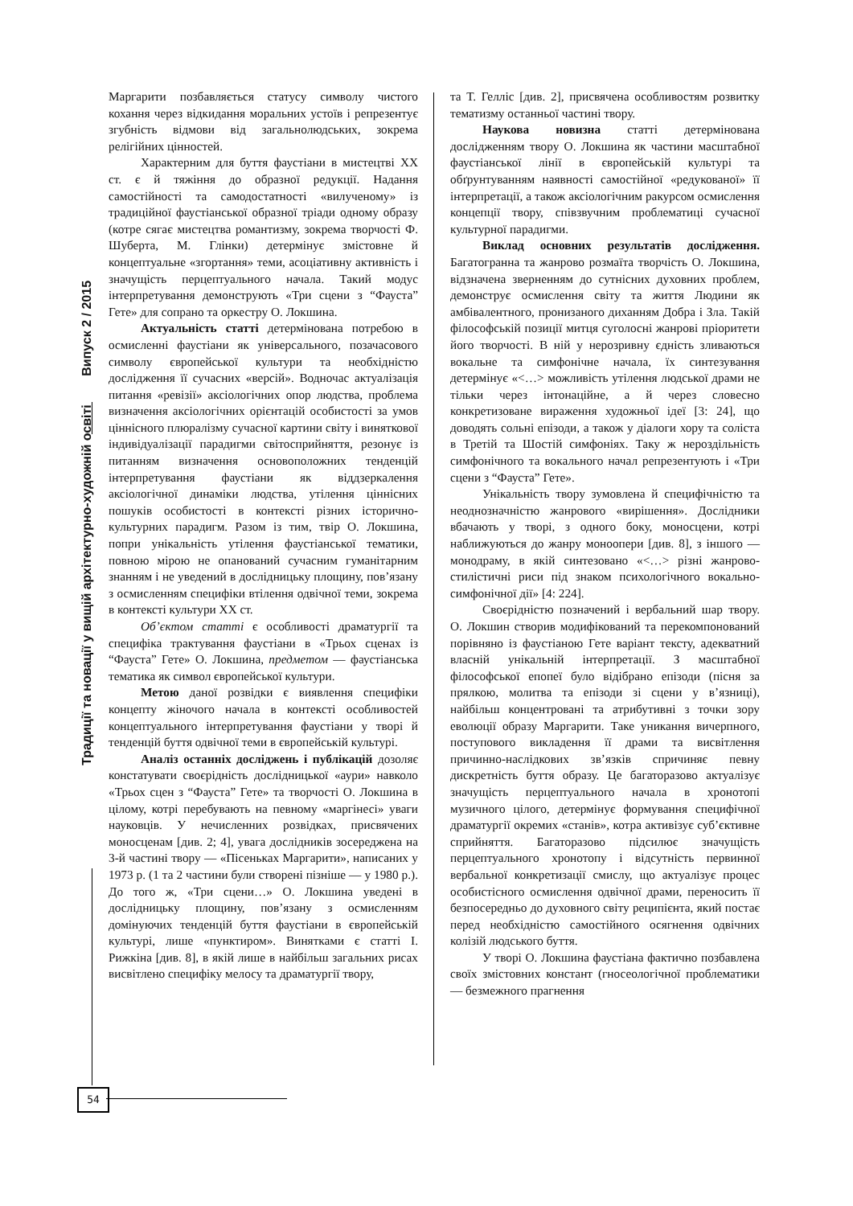Традиції та новації у вищій архітектурно-художній освіті Випуск 2 / 2015
Маргарити позбавляється статусу символу чистого кохання через відкидання моральних устоїв і репрезентує згубність відмови від загальнолюдських, зокрема релігійних цінностей.
Характерним для буття фаустіани в мистецтві ХХ ст. є й тяжіння до образної редукції. Надання самостійності та самодостатності «вилученому» із традиційної фаустіанської образної тріади одному образу (котре сягає мистецтва романтизму, зокрема творчості Ф. Шуберта, М. Глінки) детермінує змістовне й концептуальне «згортання» теми, асоціативну активність і значущість перцептуального начала. Такий модус інтерпретування демонструють «Три сцени з “Фауста” Гете» для сопрано та оркестру О. Локшина.
Актуальність статті детермінована потребою в осмисленні фаустіани як універсального, позачасового символу європейської культури та необхідністю дослідження її сучасних «версій». Водночас актуалізація питання «ревізії» аксіологічних опор людства, проблема визначення аксіологічних орієнтацій особистості за умов ціннісного плюралізму сучасної картини світу і виняткової індивідуалізації парадигми світосприйняття, резонує із питанням визначення основоположних тенденцій інтерпретування фаустіани як віддзеркалення аксіологічної динаміки людства, утілення ціннісних пошуків особистості в контексті різних історично-культурних парадигм. Разом із тим, твір О. Локшина, попри унікальність утілення фаустіанської тематики, повною мірою не опанований сучасним гуманітарним знанням і не уведений в дослідницьку площину, пов’язану з осмисленням специфіки втілення одвічної теми, зокрема в контексті культури ХХ ст.
Об’єктом статті є особливості драматургії та специфіка трактування фаустіани в «Трьох сценах із “Фауста” Гете» О. Локшина, предметом — фаустіанська тематика як символ європейської культури.
Метою даної розвідки є виявлення специфіки концепту жіночого начала в контексті особливостей концептуального інтерпретування фаустіани у творі й тенденцій буття одвічної теми в європейській культурі.
Аналіз останніх досліджень і публікацій дозоляє констатувати своєрідність дослідницької «аури» навколо «Трьох сцен з “Фауста” Гете» та творчості О. Локшина в цілому, котрі перебувають на певному «маргінесі» уваги науковців. У нечисленних розвідках, присвячених моносценам [див. 2; 4], увага дослідників зосереджена на 3-й частині твору — «Пісеньках Маргарити», написаних у 1973 р. (1 та 2 частини були створені пізніше — у 1980 р.). До того ж, «Три сцени…» О. Локшина уведені в дослідницьку площину, пов’язану з осмисленням домінуючих тенденцій буття фаустіани в європейській культурі, лише «пунктиром». Винятками є статті І. Рижкіна [див. 8], в якій лише в найбільш загальних рисах висвітлено специфіку мелосу та драматургії твору,
та Т. Гелліс [див. 2], присвячена особливостям розвитку тематизму останньої частині твору.
Наукова новизна статті детермінована дослідженням твору О. Локшина як частини масштабної фаустіанської лінії в європейській культурі та обґрунтуванням наявності самостійної «редукованої» її інтерпретації, а також аксіологічним ракурсом осмислення концепції твору, співзвучним проблематиці сучасної культурної парадигми.
Виклад основних результатів дослідження. Багатогранна та жанрово розмаїта творчість О. Локшина, відзначена зверненням до сутнісних духовних проблем, демонструє осмислення світу та життя Людини як амбівалентного, пронизаного диханням Добра і Зла. Такій філософській позиції митця суголосні жанрові пріоритети його творчості. В ній у нерозривну єдність зливаються вокальне та симфонічне начала, їх синтезування детермінує «<…> можливість утілення людської драми не тільки через інтонаційне, а й через словесно конкретизоване вираження художньої ідеї [3: 24], що доводять сольні епізоди, а також у діалоги хору та соліста в Третій та Шостій симфоніях. Таку ж нероздільність симфонічного та вокального начал репрезентують і «Три сцени з “Фауста” Гете».
Унікальність твору зумовлена й специфічністю та неоднозначністю жанрового «вирішення». Дослідники вбачають у творі, з одного боку, моносцени, котрі наближуються до жанру моноопери [див. 8], з іншого — монодраму, в якій синтезовано «<…> різні жанрово-стилістичні риси під знаком психологічного вокально-симфонічної дії» [4: 224].
Своєрідністю позначений і вербальний шар твору. О. Локшин створив модифікований та перекомпонований порівняно із фаустіаною Гете варіант тексту, адекватний власній унікальній інтерпретації. З масштабної філософської епопеї було відібрано епізоди (пісня за прялкою, молитва та епізоди зі сцени у в’язниці), найбільш концентровані та атрибутивні з точки зору еволюції образу Маргарити. Таке уникання вичерпного, поступового викладення її драми та висвітлення причинно-наслідкових зв’язків спричиняє певну дискретність буття образу. Це багаторазово актуалізує значущість перцептуального начала в хронотопі музичного цілого, детермінує формування специфічної драматургії окремих «станів», котра активізує суб’єктивне сприйняття. Багаторазово підсилює значущість перцептуального хронотопу і відсутність первинної вербальної конкретизації смислу, що актуалізує процес особистісного осмислення одвічної драми, переносить її безпосередньо до духовного світу реципієнта, який постає перед необхідністю самостійного осягнення одвічних колізій людського буття.
У творі О. Локшина фаустіана фактично позбавлена своїх змістовних констант (гносеологічної проблематики — безмежного прагнення
54